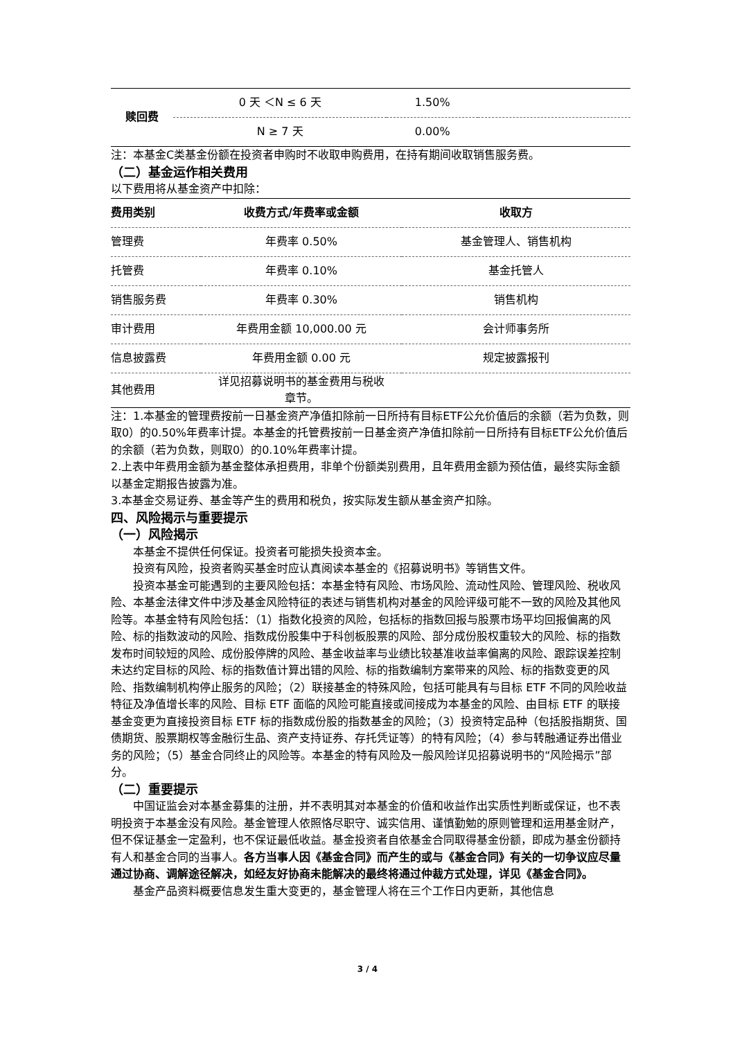| 赎回费 | 0 天 ＜N ≤ 6 天 | 1.50% | |
| | N ≥ 7 天 | 0.00% | |
注：本基金C类基金份额在投资者申购时不收取申购费用，在持有期间收取销售服务费。
（二）基金运作相关费用
以下费用将从基金资产中扣除：
| 费用类别 | 收费方式/年费率或金额 | 收取方 |
| --- | --- | --- |
| 管理费 | 年费率 0.50% | 基金管理人、销售机构 |
| 托管费 | 年费率 0.10% | 基金托管人 |
| 销售服务费 | 年费率 0.30% | 销售机构 |
| 审计费用 | 年费用金额 10,000.00 元 | 会计师事务所 |
| 信息披露费 | 年费用金额 0.00 元 | 规定披露报刊 |
| 其他费用 | 详见招募说明书的基金费用与税收 章节。 | |
注：1.本基金的管理费按前一日基金资产净值扣除前一日所持有目标ETF公允价值后的余额（若为负数，则取0）的0.50%年费率计提。本基金的托管费按前一日基金资产净值扣除前一日所持有目标ETF公允价值后的余额（若为负数，则取0）的0.10%年费率计提。
2.上表中年费用金额为基金整体承担费用，非单个份额类别费用，且年费用金额为预估值，最终实际金额以基金定期报告披露为准。
3.本基金交易证券、基金等产生的费用和税负，按实际发生额从基金资产扣除。
四、风险揭示与重要提示
（一）风险揭示
本基金不提供任何保证。投资者可能损失投资本金。
投资有风险，投资者购买基金时应认真阅读本基金的《招募说明书》等销售文件。
投资本基金可能遇到的主要风险包括：本基金特有风险、市场风险、流动性风险、管理风险、税收风险、本基金法律文件中涉及基金风险特征的表述与销售机构对基金的风险评级可能不一致的风险及其他风险等。本基金特有风险包括：（1）指数化投资的风险，包括标的指数回报与股票市场平均回报偏离的风险、标的指数波动的风险、指数成份股集中于科创板股票的风险、部分成份股权重较大的风险、标的指数发布时间较短的风险、成份股停牌的风险、基金收益率与业绩比较基准收益率偏离的风险、跟踪误差控制未达约定目标的风险、标的指数值计算出错的风险、标的指数编制方案带来的风险、标的指数变更的风险、指数编制机构停止服务的风险；（2）联接基金的特殊风险，包括可能具有与目标 ETF 不同的风险收益特征及净值增长率的风险、目标 ETF 面临的风险可能直接或间接成为本基金的风险、由目标 ETF 的联接基金变更为直接投资目标 ETF 标的指数成份股的指数基金的风险；（3）投资特定品种（包括股指期货、国债期货、股票期权等金融衍生品、资产支持证券、存托凭证等）的特有风险；（4）参与转融通证券出借业务的风险；（5）基金合同终止的风险等。本基金的特有风险及一般风险详见招募说明书的“风险揭示”部分。
（二）重要提示
中国证监会对本基金募集的注册，并不表明其对本基金的价值和收益作出实质性判断或保证，也不表明投资于本基金没有风险。基金管理人依照恪尽职守、诚实信用、谨慎勤勉的原则管理和运用基金财产，但不保证基金一定盈利，也不保证最低收益。基金投资者自依基金合同取得基金份额，即成为基金份额持有人和基金合同的当事人。各方当事人因《基金合同》而产生的或与《基金合同》有关的一切争议应尽量通过协商、调解途径解决，如经友好协商未能解决的最终将通过仲裁方式处理，详见《基金合同》。
基金产品资料概要信息发生重大变更的，基金管理人将在三个工作日内更新，其他信息
3 / 4